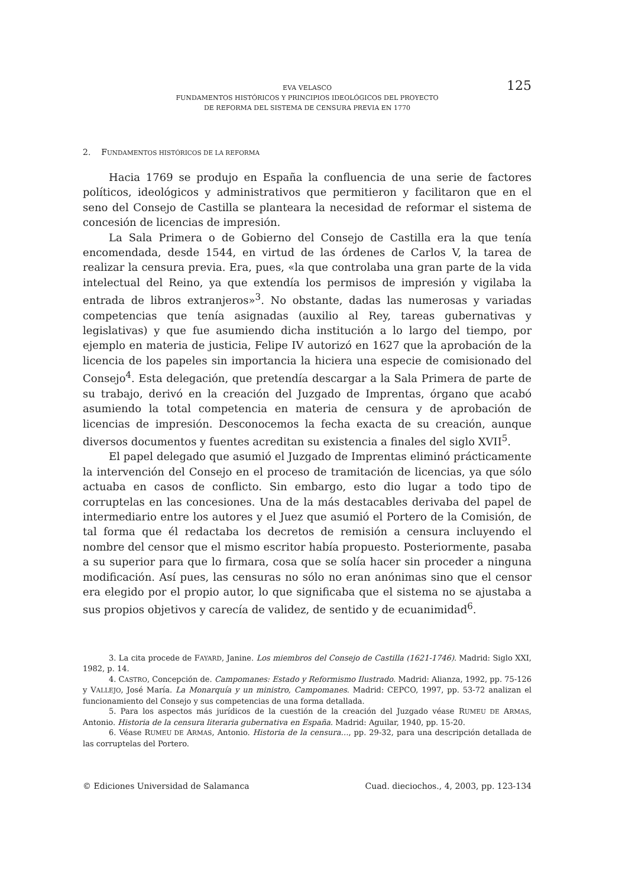125 EVA VELASCO
FUNDAMENTOS HISTÓRICOS Y PRINCIPIOS IDEOLÓGICOS DEL PROYECTO
DE REFORMA DEL SISTEMA DE CENSURA PREVIA EN 1770
2. FUNDAMENTOS HISTÓRICOS DE LA REFORMA
Hacia 1769 se produjo en España la confluencia de una serie de factores políticos, ideológicos y administrativos que permitieron y facilitaron que en el seno del Consejo de Castilla se planteara la necesidad de reformar el sistema de concesión de licencias de impresión.
La Sala Primera o de Gobierno del Consejo de Castilla era la que tenía encomendada, desde 1544, en virtud de las órdenes de Carlos V, la tarea de realizar la censura previa. Era, pues, «la que controlaba una gran parte de la vida intelectual del Reino, ya que extendía los permisos de impresión y vigilaba la entrada de libros extranjeros»<sup>3</sup>. No obstante, dadas las numerosas y variadas competencias que tenía asignadas (auxilio al Rey, tareas gubernativas y legislativas) y que fue asumiendo dicha institución a lo largo del tiempo, por ejemplo en materia de justicia, Felipe IV autorizó en 1627 que la aprobación de la licencia de los papeles sin importancia la hiciera una especie de comisionado del Consejo<sup>4</sup>. Esta delegación, que pretendía descargar a la Sala Primera de parte de su trabajo, derivó en la creación del Juzgado de Imprentas, órgano que acabó asumiendo la total competencia en materia de censura y de aprobación de licencias de impresión. Desconocemos la fecha exacta de su creación, aunque diversos documentos y fuentes acreditan su existencia a finales del siglo XVII<sup>5</sup>.
El papel delegado que asumió el Juzgado de Imprentas eliminó prácticamente la intervención del Consejo en el proceso de tramitación de licencias, ya que sólo actuaba en casos de conflicto. Sin embargo, esto dio lugar a todo tipo de corruptelas en las concesiones. Una de la más destacables derivaba del papel de intermediario entre los autores y el Juez que asumió el Portero de la Comisión, de tal forma que él redactaba los decretos de remisión a censura incluyendo el nombre del censor que el mismo escritor había propuesto. Posteriormente, pasaba a su superior para que lo firmara, cosa que se solía hacer sin proceder a ninguna modificación. Así pues, las censuras no sólo no eran anónimas sino que el censor era elegido por el propio autor, lo que significaba que el sistema no se ajustaba a sus propios objetivos y carecía de validez, de sentido y de ecuanimidad<sup>6</sup>.
3. La cita procede de FAYARD, Janine. Los miembros del Consejo de Castilla (1621-1746). Madrid: Siglo XXI, 1982, p. 14.
4. CASTRO, Concepción de. Campomanes: Estado y Reformismo Ilustrado. Madrid: Alianza, 1992, pp. 75-126 y VALLEJO, José María. La Monarquía y un ministro, Campomanes. Madrid: CEPCO, 1997, pp. 53-72 analizan el funcionamiento del Consejo y sus competencias de una forma detallada.
5. Para los aspectos más jurídicos de la cuestión de la creación del Juzgado véase RUMEU DE ARMAS, Antonio. Historia de la censura literaria gubernativa en España. Madrid: Aguilar, 1940, pp. 15-20.
6. Véase RUMEU DE ARMAS, Antonio. Historia de la censura…, pp. 29-32, para una descripción detallada de las corruptelas del Portero.
© Ediciones Universidad de Salamanca Cuad. dieciochos., 4, 2003, pp. 123-134